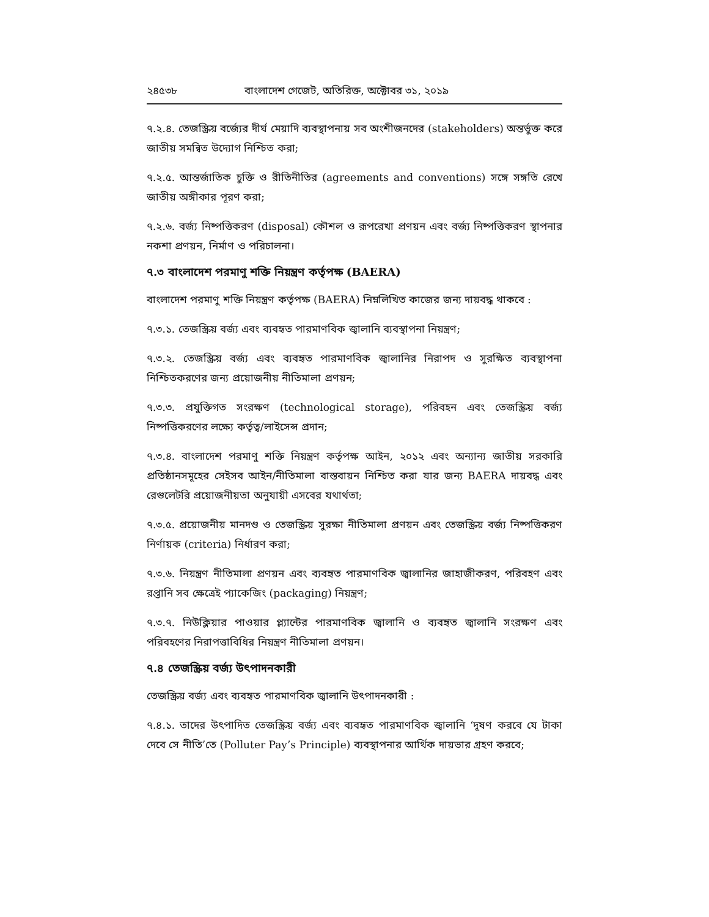২৪৫৩৮ বাংলাদেশ গেজেট, অতিরিক্ত, অক্টোবর ৩১, ২০১৯
৭.২.৪. তেজস্ক্রিয় বর্জ্যের দীর্ঘ মেয়াদি ব্যবস্থাপনায় সব অংশীজনদের (stakeholders) অন্তর্ভুক্ত করে জাতীয় সমন্বিত উদ্যোগ নিশ্চিত করা;
৭.২.৫. আন্তর্জাতিক চুক্তি ও রীতিনীতির (agreements and conventions) সঙ্গে সঙ্গতি রেখে জাতীয় অঙ্গীকার পূরণ করা;
৭.২.৬. বর্জ্য নিষ্পত্তিকরণ (disposal) কৌশল ও রূপরেখা প্রণয়ন এবং বর্জ্য নিষ্পত্তিকরণ স্থাপনার নকশা প্রণয়ন, নির্মাণ ও পরিচালনা।
৭.৩ বাংলাদেশ পরমাণু শক্তি নিয়ন্ত্রণ কর্তৃপক্ষ (BAERA)
বাংলাদেশ পরমাণু শক্তি নিয়ন্ত্রণ কর্তৃপক্ষ (BAERA) নিম্নলিখিত কাজের জন্য দায়বদ্ধ থাকবে :
৭.৩.১. তেজস্ক্রিয় বর্জ্য এবং ব্যবহৃত পারমাণবিক জ্বালানি ব্যবস্থাপনা নিয়ন্ত্রণ;
৭.৩.২. তেজস্ক্রিয় বর্জ্য এবং ব্যবহৃত পারমাণবিক জ্বালানির নিরাপদ ও সুরক্ষিত ব্যবস্থাপনা নিশ্চিতকরণের জন্য প্রয়োজনীয় নীতিমালা প্রণয়ন;
৭.৩.৩. প্রযুক্তিগত সংরক্ষণ (technological storage), পরিবহন এবং তেজস্ক্রিয় বর্জ্য নিষ্পত্তিকরণের লক্ষ্যে কর্তৃত্ব/লাইসেন্স প্রদান;
৭.৩.৪. বাংলাদেশ পরমাণু শক্তি নিয়ন্ত্রণ কর্তৃপক্ষ আইন, ২০১২ এবং অন্যান্য জাতীয় সরকারি প্রতিষ্ঠানসমূহের সেইসব আইন/নীতিমালা বাস্তবায়ন নিশ্চিত করা যার জন্য BAERA দায়বদ্ধ এবং রেগুলেটরি প্রয়োজনীয়তা অনুযায়ী এসবের যথার্থতা;
৭.৩.৫. প্রয়োজনীয় মানদণ্ড ও তেজস্ক্রিয় সুরক্ষা নীতিমালা প্রণয়ন এবং তেজস্ক্রিয় বর্জ্য নিষ্পত্তিকরণ নির্ণায়ক (criteria) নির্ধারণ করা;
৭.৩.৬. নিয়ন্ত্রণ নীতিমালা প্রণয়ন এবং ব্যবহৃত পারমাণবিক জ্বালানির জাহাজীকরণ, পরিবহণ এবং রপ্তানি সব ক্ষেত্রেই প্যাকেজিং (packaging) নিয়ন্ত্রণ;
৭.৩.৭. নিউক্লিয়ার পাওয়ার প্ল্যান্টের পারমাণবিক জ্বালানি ও ব্যবহৃত জ্বালানি সংরক্ষণ এবং পরিবহণের নিরাপত্তাবিধির নিয়ন্ত্রণ নীতিমালা প্রণয়ন।
৭.৪ তেজস্ক্রিয় বর্জ্য উৎপাদনকারী
তেজস্ক্রিয় বর্জ্য এবং ব্যবহৃত পারমাণবিক জ্বালানি উৎপাদনকারী :
৭.৪.১. তাদের উৎপাদিত তেজস্ক্রিয় বর্জ্য এবং ব্যবহৃত পারমাণবিক জ্বালানি ‘দূষণ করবে যে টাকা দেবে সে নীতি’তে (Polluter Pay’s Principle) ব্যবস্থাপনার আর্থিক দায়ভার গ্রহণ করবে;